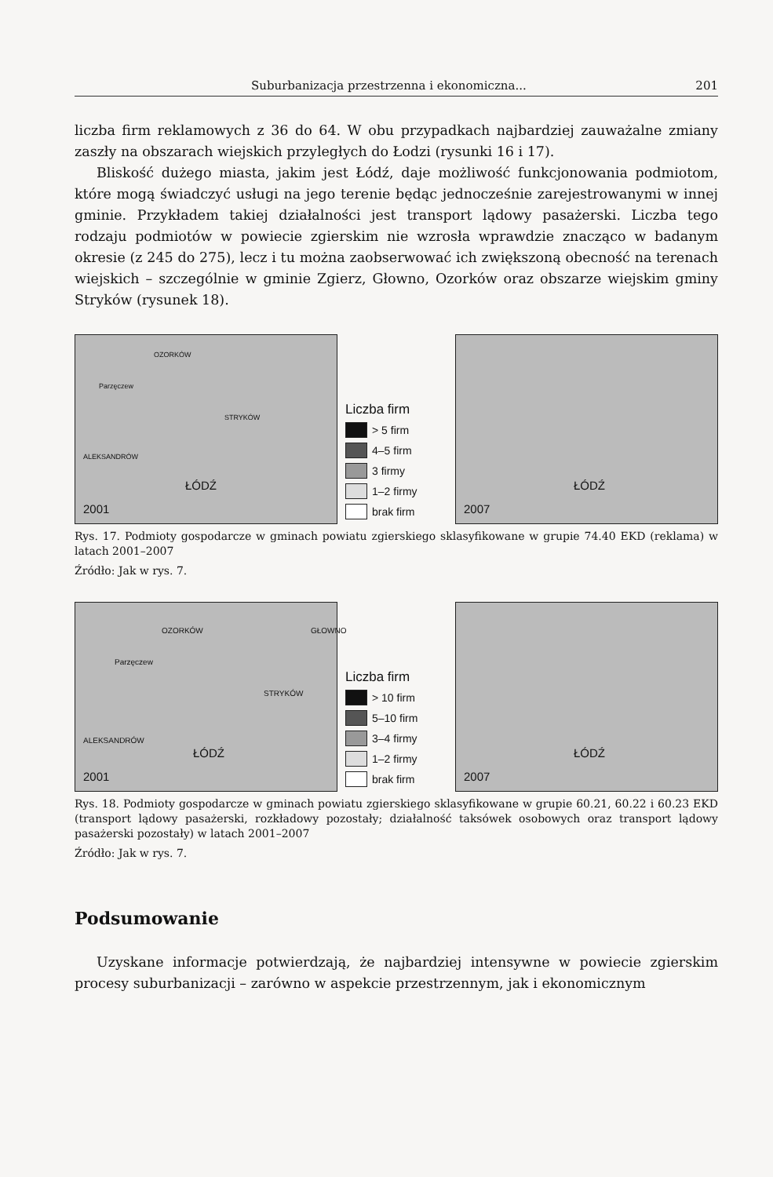Suburbanizacja przestrzenna i ekonomiczna... 201
liczba firm reklamowych z 36 do 64. W obu przypadkach najbardziej zauważalne zmiany zaszły na obszarach wiejskich przyległych do Łodzi (rysunki 16 i 17).
Bliskość dużego miasta, jakim jest Łódź, daje możliwość funkcjonowania podmiotom, które mogą świadczyć usługi na jego terenie będąc jednocześnie zarejestrowanymi w innej gminie. Przykładem takiej działalności jest transport lądowy pasażerski. Liczba tego rodzaju podmiotów w powiecie zgierskim nie wzrosła wprawdzie znacząco w badanym okresie (z 245 do 275), lecz i tu można zaobserwować ich zwiększoną obecność na terenach wiejskich – szczególnie w gminie Zgierz, Głowno, Ozorków oraz obszarze wiejskim gminy Stryków (rysunek 18).
2001
ŁÓDŹ
OZORKÓW
Parzęczew
STRYKÓW
ALEKSANDRÓW
Liczba firm
> 5 firm
4–5 firm
3 firmy
1–2 firmy
brak firm
2007
ŁÓDŹ
Rys. 17. Podmioty gospodarcze w gminach powiatu zgierskiego sklasyfikowane w grupie 74.40 EKD (reklama) w latach 2001–2007
Źródło: Jak w rys. 7.
2001
ŁÓDŹ
OZORKÓW GŁOWNO
Parzęczew
STRYKÓW
ALEKSANDRÓW
Liczba firm
> 10 firm
5–10 firm
3–4 firmy
1–2 firmy
brak firm
2007
ŁÓDŹ
Rys. 18. Podmioty gospodarcze w gminach powiatu zgierskiego sklasyfikowane w grupie 60.21, 60.22 i 60.23 EKD (transport lądowy pasażerski, rozkładowy pozostały; działalność taksówek osobowych oraz transport lądowy pasażerski pozostały) w latach 2001–2007
Źródło: Jak w rys. 7.
Podsumowanie
Uzyskane informacje potwierdzają, że najbardziej intensywne w powiecie zgierskim procesy suburbanizacji – zarówno w aspekcie przestrzennym, jak i ekonomicznym